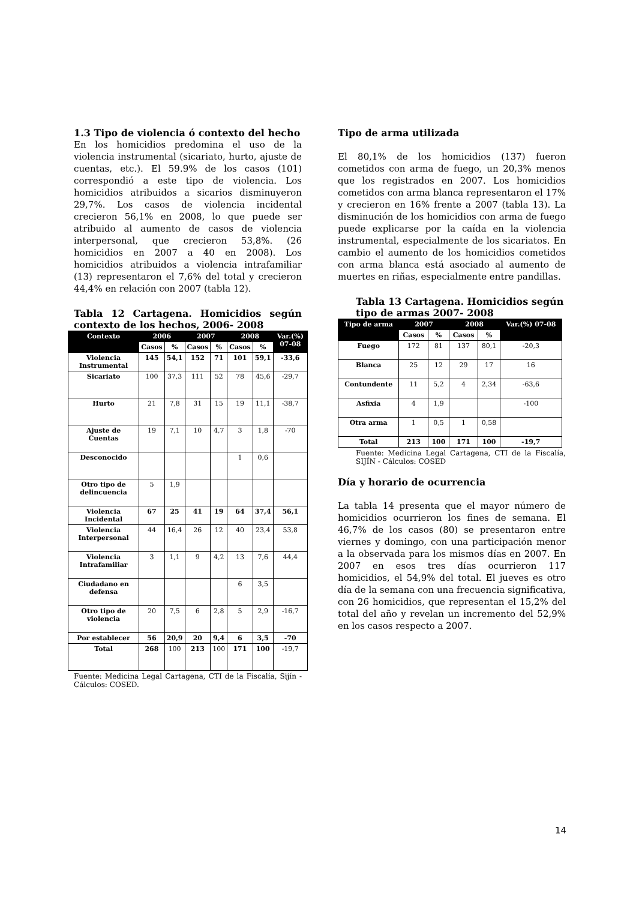1.3 Tipo de violencia ó contexto del hecho
En los homicidios predomina el uso de la violencia instrumental (sicariato, hurto, ajuste de cuentas, etc.). El 59.9% de los casos (101) correspondió a este tipo de violencia. Los homicidios atribuidos a sicarios disminuyeron 29,7%. Los casos de violencia incidental crecieron 56,1% en 2008, lo que puede ser atribuido al aumento de casos de violencia interpersonal, que crecieron 53,8%. (26 homicidios en 2007 a 40 en 2008). Los homicidios atribuidos a violencia intrafamiliar (13) representaron el 7,6% del total y crecieron 44,4% en relación con 2007 (tabla 12).
Tabla 12 Cartagena. Homicidios según contexto de los hechos, 2006- 2008
| Contexto | 2006 | | 2007 | | 2008 | | Var.(%) 07-08 |
| --- | --- | --- | --- | --- | --- | --- | --- |
| | Casos | % | Casos | % | Casos | % | |
| Violencia Instrumental | 145 | 54,1 | 152 | 71 | 101 | 59,1 | -33,6 |
| Sicariato | 100 | 37,3 | 111 | 52 | 78 | 45,6 | -29,7 |
| Hurto | 21 | 7,8 | 31 | 15 | 19 | 11,1 | -38,7 |
| Ajuste de Cuentas | 19 | 7,1 | 10 | 4,7 | 3 | 1,8 | -70 |
| Desconocido | | | | | 1 | 0,6 | |
| Otro tipo de delincuencia | 5 | 1,9 | | | | | |
| Violencia Incidental | 67 | 25 | 41 | 19 | 64 | 37,4 | 56,1 |
| Violencia Interpersonal | 44 | 16,4 | 26 | 12 | 40 | 23,4 | 53,8 |
| Violencia Intrafamiliar | 3 | 1,1 | 9 | 4,2 | 13 | 7,6 | 44,4 |
| Ciudadano en defensa | | | | | 6 | 3,5 | |
| Otro tipo de violencia | 20 | 7,5 | 6 | 2,8 | 5 | 2,9 | -16,7 |
| Por establecer | 56 | 20,9 | 20 | 9,4 | 6 | 3,5 | -70 |
| Total | 268 | 100 | 213 | 100 | 171 | 100 | -19,7 |
Fuente: Medicina Legal Cartagena, CTI de la Fiscalía, Sijín - Cálculos: COSED.
Tipo de arma utilizada
El 80,1% de los homicidios (137) fueron cometidos con arma de fuego, un 20,3% menos que los registrados en 2007. Los homicidios cometidos con arma blanca representaron el 17% y crecieron en 16% frente a 2007 (tabla 13). La disminución de los homicidios con arma de fuego puede explicarse por la caída en la violencia instrumental, especialmente de los sicariatos. En cambio el aumento de los homicidios cometidos con arma blanca está asociado al aumento de muertes en riñas, especialmente entre pandillas.
Tabla 13 Cartagena. Homicidios según tipo de armas 2007- 2008
| Tipo de arma | 2007 | | 2008 | | Var.(%) 07-08 |
| --- | --- | --- | --- | --- | --- |
| | Casos | % | Casos | % | |
| Fuego | 172 | 81 | 137 | 80,1 | -20,3 |
| Blanca | 25 | 12 | 29 | 17 | 16 |
| Contundente | 11 | 5,2 | 4 | 2,34 | -63,6 |
| Asfixia | 4 | 1,9 | | | -100 |
| Otra arma | 1 | 0,5 | 1 | 0,58 | |
| Total | 213 | 100 | 171 | 100 | -19,7 |
Fuente: Medicina Legal Cartagena, CTI de la Fiscalía, SIJÍN - Cálculos: COSED
Día y horario de ocurrencia
La tabla 14 presenta que el mayor número de homicidios ocurrieron los fines de semana. El 46,7% de los casos (80) se presentaron entre viernes y domingo, con una participación menor a la observada para los mismos días en 2007. En 2007 en esos tres días ocurrieron 117 homicidios, el 54,9% del total. El jueves es otro día de la semana con una frecuencia significativa, con 26 homicidios, que representan el 15,2% del total del año y revelan un incremento del 52,9% en los casos respecto a 2007.
14